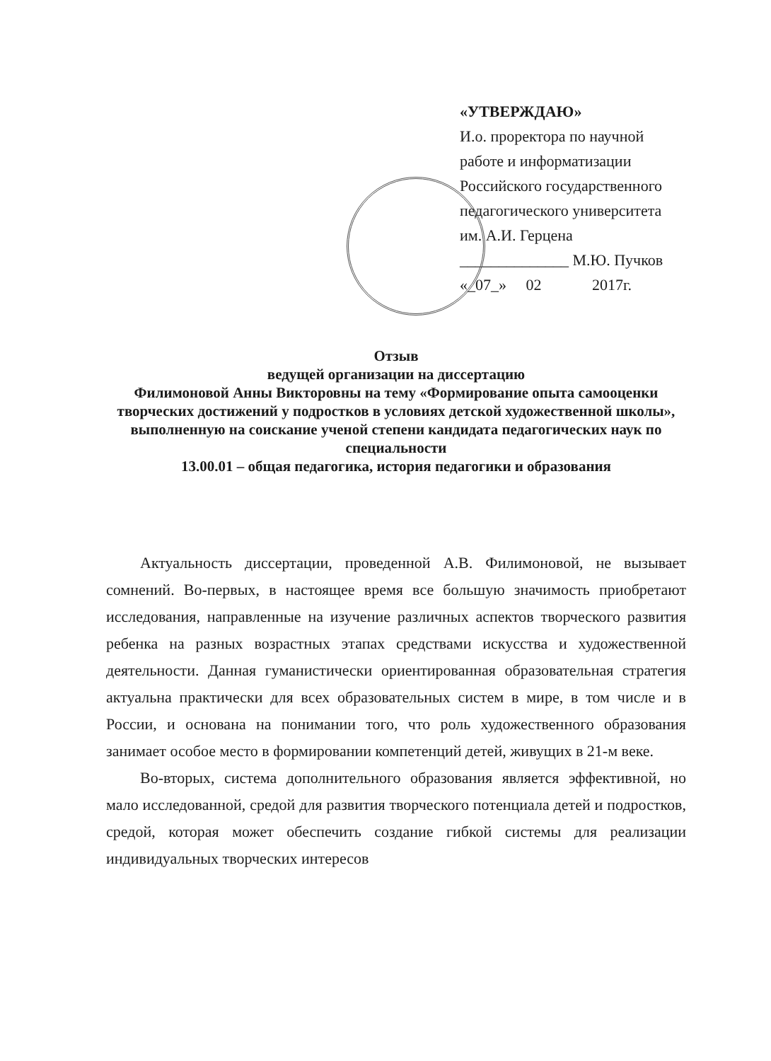«УТВЕРЖДАЮ»
И.о. проректора по научной
работе и информатизации
Российского государственного
педагогического университета
им. А.И. Герцена
______________ М.Ю. Пучков
«_07_» 02 2017г.
Отзыв
ведущей организации на диссертацию
Филимоновой Анны Викторовны на тему «Формирование опыта самооценки творческих достижений у подростков в условиях детской художественной школы», выполненную на соискание ученой степени кандидата педагогических наук по специальности
13.00.01 – общая педагогика, история педагогики и образования
Актуальность диссертации, проведенной А.В. Филимоновой, не вызывает сомнений. Во-первых, в настоящее время все большую значимость приобретают исследования, направленные на изучение различных аспектов творческого развития ребенка на разных возрастных этапах средствами искусства и художественной деятельности. Данная гуманистически ориентированная образовательная стратегия актуальна практически для всех образовательных систем в мире, в том числе и в России, и основана на понимании того, что роль художественного образования занимает особое место в формировании компетенций детей, живущих в 21-м веке.
Во-вторых, система дополнительного образования является эффективной, но мало исследованной, средой для развития творческого потенциала детей и подростков, средой, которая может обеспечить создание гибкой системы для реализации индивидуальных творческих интересов